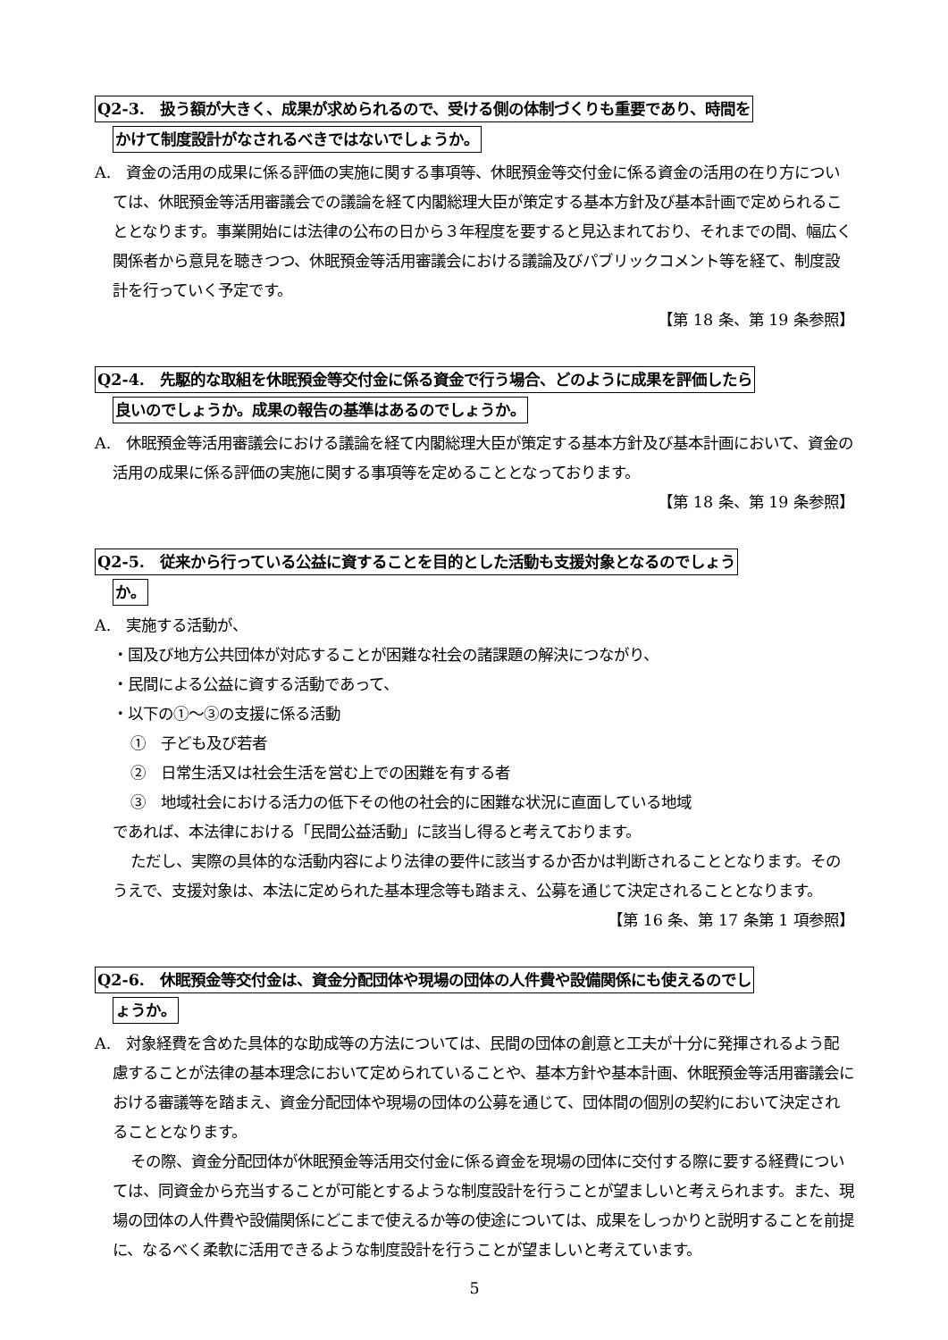Q2-3.　扱う額が大きく、成果が求められるので、受ける側の体制づくりも重要であり、時間を
かけて制度設計がなされるべきではないでしょうか。
A.　資金の活用の成果に係る評価の実施に関する事項等、休眠預金等交付金に係る資金の活用の在り方については、休眠預金等活用審議会での議論を経て内閣総理大臣が策定する基本方針及び基本計画で定められることとなります。事業開始には法律の公布の日から３年程度を要すると見込まれており、それまでの間、幅広く関係者から意見を聴きつつ、休眠預金等活用審議会における議論及びパブリックコメント等を経て、制度設計を行っていく予定です。
【第 18 条、第 19 条参照】
Q2-4.　先駆的な取組を休眠預金等交付金に係る資金で行う場合、どのように成果を評価したら
良いのでしょうか。成果の報告の基準はあるのでしょうか。
A.　休眠預金等活用審議会における議論を経て内閣総理大臣が策定する基本方針及び基本計画において、資金の活用の成果に係る評価の実施に関する事項等を定めることとなっております。
【第 18 条、第 19 条参照】
Q2-5.　従来から行っている公益に資することを目的とした活動も支援対象となるのでしょう
か。
A.　実施する活動が、
・国及び地方公共団体が対応することが困難な社会の諸課題の解決につながり、
・民間による公益に資する活動であって、
・以下の①～③の支援に係る活動
①　子ども及び若者
②　日常生活又は社会生活を営む上での困難を有する者
③　地域社会における活力の低下その他の社会的に困難な状況に直面している地域
であれば、本法律における「民間公益活動」に該当し得ると考えております。
ただし、実際の具体的な活動内容により法律の要件に該当するか否かは判断されることとなります。そのうえで、支援対象は、本法に定められた基本理念等も踏まえ、公募を通じて決定されることとなります。
【第 16 条、第 17 条第 1 項参照】
Q2-6.　休眠預金等交付金は、資金分配団体や現場の団体の人件費や設備関係にも使えるのでし
ょうか。
A.　対象経費を含めた具体的な助成等の方法については、民間の団体の創意と工夫が十分に発揮されるよう配慮することが法律の基本理念において定められていることや、基本方針や基本計画、休眠預金等活用審議会における審議等を踏まえ、資金分配団体や現場の団体の公募を通じて、団体間の個別の契約において決定されることとなります。
その際、資金分配団体が休眠預金等活用交付金に係る資金を現場の団体に交付する際に要する経費については、同資金から充当することが可能とするような制度設計を行うことが望ましいと考えられます。また、現場の団体の人件費や設備関係にどこまで使えるか等の使途については、成果をしっかりと説明することを前提に、なるべく柔軟に活用できるような制度設計を行うことが望ましいと考えています。
5